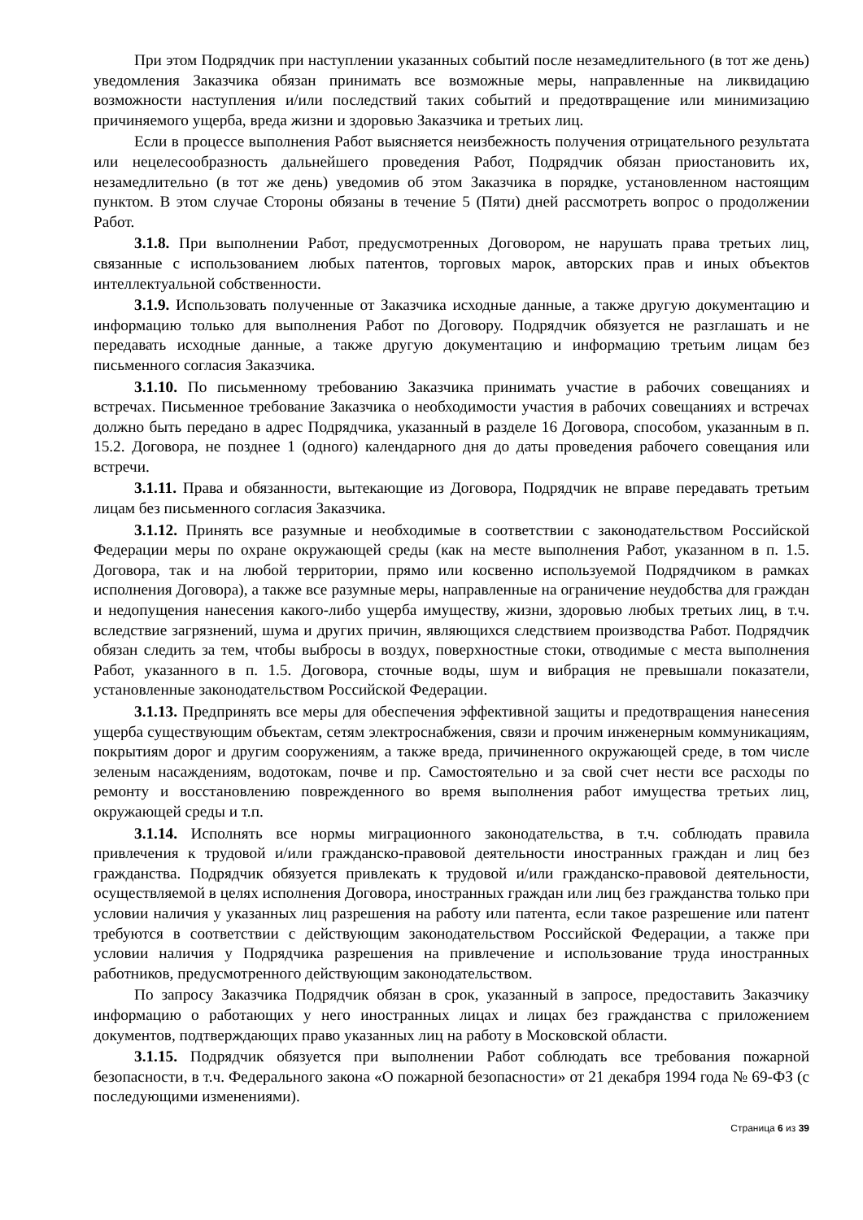При этом Подрядчик при наступлении указанных событий после незамедлительного (в тот же день) уведомления Заказчика обязан принимать все возможные меры, направленные на ликвидацию возможности наступления и/или последствий таких событий и предотвращение или минимизацию причиняемого ущерба, вреда жизни и здоровью Заказчика и третьих лиц.
Если в процессе выполнения Работ выясняется неизбежность получения отрицательного результата или нецелесообразность дальнейшего проведения Работ, Подрядчик обязан приостановить их, незамедлительно (в тот же день) уведомив об этом Заказчика в порядке, установленном настоящим пунктом. В этом случае Стороны обязаны в течение 5 (Пяти) дней рассмотреть вопрос о продолжении Работ.
3.1.8. При выполнении Работ, предусмотренных Договором, не нарушать права третьих лиц, связанные с использованием любых патентов, торговых марок, авторских прав и иных объектов интеллектуальной собственности.
3.1.9. Использовать полученные от Заказчика исходные данные, а также другую документацию и информацию только для выполнения Работ по Договору. Подрядчик обязуется не разглашать и не передавать исходные данные, а также другую документацию и информацию третьим лицам без письменного согласия Заказчика.
3.1.10. По письменному требованию Заказчика принимать участие в рабочих совещаниях и встречах. Письменное требование Заказчика о необходимости участия в рабочих совещаниях и встречах должно быть передано в адрес Подрядчика, указанный в разделе 16 Договора, способом, указанным в п. 15.2. Договора, не позднее 1 (одного) календарного дня до даты проведения рабочего совещания или встречи.
3.1.11. Права и обязанности, вытекающие из Договора, Подрядчик не вправе передавать третьим лицам без письменного согласия Заказчика.
3.1.12. Принять все разумные и необходимые в соответствии с законодательством Российской Федерации меры по охране окружающей среды (как на месте выполнения Работ, указанном в п. 1.5. Договора, так и на любой территории, прямо или косвенно используемой Подрядчиком в рамках исполнения Договора), а также все разумные меры, направленные на ограничение неудобства для граждан и недопущения нанесения какого-либо ущерба имуществу, жизни, здоровью любых третьих лиц, в т.ч. вследствие загрязнений, шума и других причин, являющихся следствием производства Работ. Подрядчик обязан следить за тем, чтобы выбросы в воздух, поверхностные стоки, отводимые с места выполнения Работ, указанного в п. 1.5. Договора, сточные воды, шум и вибрация не превышали показатели, установленные законодательством Российской Федерации.
3.1.13. Предпринять все меры для обеспечения эффективной защиты и предотвращения нанесения ущерба существующим объектам, сетям электроснабжения, связи и прочим инженерным коммуникациям, покрытиям дорог и другим сооружениям, а также вреда, причиненного окружающей среде, в том числе зеленым насаждениям, водотокам, почве и пр. Самостоятельно и за свой счет нести все расходы по ремонту и восстановлению поврежденного во время выполнения работ имущества третьих лиц, окружающей среды и т.п.
3.1.14. Исполнять все нормы миграционного законодательства, в т.ч. соблюдать правила привлечения к трудовой и/или гражданско-правовой деятельности иностранных граждан и лиц без гражданства. Подрядчик обязуется привлекать к трудовой и/или гражданско-правовой деятельности, осуществляемой в целях исполнения Договора, иностранных граждан или лиц без гражданства только при условии наличия у указанных лиц разрешения на работу или патента, если такое разрешение или патент требуются в соответствии с действующим законодательством Российской Федерации, а также при условии наличия у Подрядчика разрешения на привлечение и использование труда иностранных работников, предусмотренного действующим законодательством.
По запросу Заказчика Подрядчик обязан в срок, указанный в запросе, предоставить Заказчику информацию о работающих у него иностранных лицах и лицах без гражданства с приложением документов, подтверждающих право указанных лиц на работу в Московской области.
3.1.15. Подрядчик обязуется при выполнении Работ соблюдать все требования пожарной безопасности, в т.ч. Федерального закона «О пожарной безопасности» от 21 декабря 1994 года № 69-ФЗ (с последующими изменениями).
Страница 6 из 39